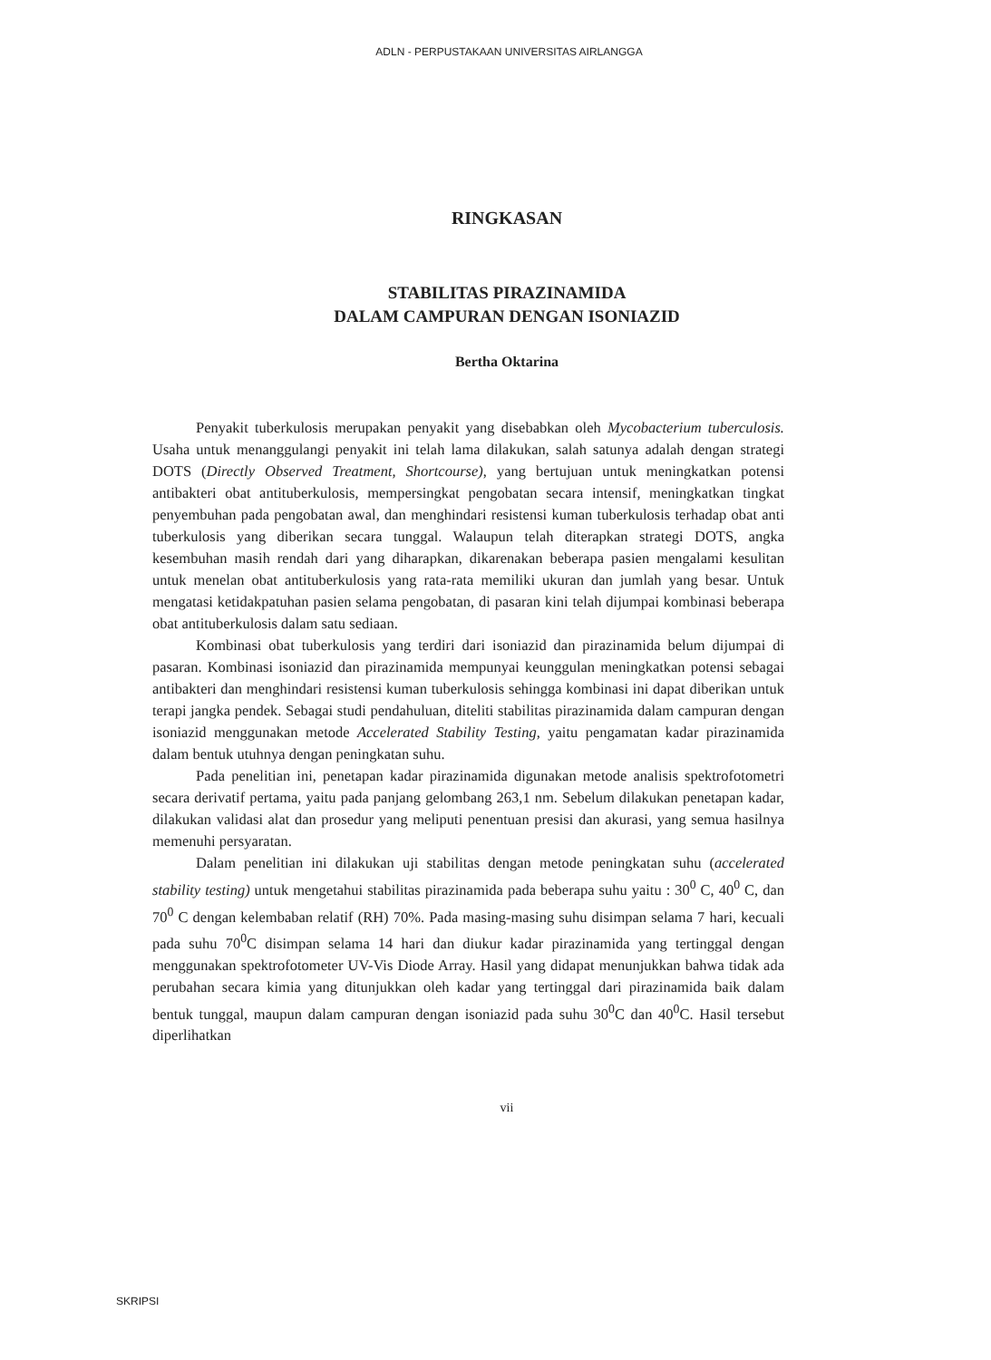ADLN - PERPUSTAKAAN UNIVERSITAS AIRLANGGA
RINGKASAN
STABILITAS PIRAZINAMIDA
DALAM CAMPURAN DENGAN ISONIAZID
Bertha Oktarina
Penyakit tuberkulosis merupakan penyakit yang disebabkan oleh Mycobacterium tuberculosis. Usaha untuk menanggulangi penyakit ini telah lama dilakukan, salah satunya adalah dengan strategi DOTS (Directly Observed Treatment, Shortcourse), yang bertujuan untuk meningkatkan potensi antibakteri obat antituberkulosis, mempersingkat pengobatan secara intensif, meningkatkan tingkat penyembuhan pada pengobatan awal, dan menghindari resistensi kuman tuberkulosis terhadap obat anti tuberkulosis yang diberikan secara tunggal. Walaupun telah diterapkan strategi DOTS, angka kesembuhan masih rendah dari yang diharapkan, dikarenakan beberapa pasien mengalami kesulitan untuk menelan obat antituberkulosis yang rata-rata memiliki ukuran dan jumlah yang besar. Untuk mengatasi ketidakpatuhan pasien selama pengobatan, di pasaran kini telah dijumpai kombinasi beberapa obat antituberkulosis dalam satu sediaan.
Kombinasi obat tuberkulosis yang terdiri dari isoniazid dan pirazinamida belum dijumpai di pasaran. Kombinasi isoniazid dan pirazinamida mempunyai keunggulan meningkatkan potensi sebagai antibakteri dan menghindari resistensi kuman tuberkulosis sehingga kombinasi ini dapat diberikan untuk terapi jangka pendek. Sebagai studi pendahuluan, diteliti stabilitas pirazinamida dalam campuran dengan isoniazid menggunakan metode Accelerated Stability Testing, yaitu pengamatan kadar pirazinamida dalam bentuk utuhnya dengan peningkatan suhu.
Pada penelitian ini, penetapan kadar pirazinamida digunakan metode analisis spektrofotometri secara derivatif pertama, yaitu pada panjang gelombang 263,1 nm. Sebelum dilakukan penetapan kadar, dilakukan validasi alat dan prosedur yang meliputi penentuan presisi dan akurasi, yang semua hasilnya memenuhi persyaratan.
Dalam penelitian ini dilakukan uji stabilitas dengan metode peningkatan suhu (accelerated stability testing) untuk mengetahui stabilitas pirazinamida pada beberapa suhu yaitu : 30<sup>0</sup> C, 40<sup>0</sup> C, dan 70<sup>0</sup> C dengan kelembaban relatif (RH) 70%. Pada masing-masing suhu disimpan selama 7 hari, kecuali pada suhu 70<sup>0</sup>C disimpan selama 14 hari dan diukur kadar pirazinamida yang tertinggal dengan menggunakan spektrofotometer UV-Vis Diode Array. Hasil yang didapat menunjukkan bahwa tidak ada perubahan secara kimia yang ditunjukkan oleh kadar yang tertinggal dari pirazinamida baik dalam bentuk tunggal, maupun dalam campuran dengan isoniazid pada suhu 30<sup>0</sup>C dan 40<sup>0</sup>C. Hasil tersebut diperlihatkan
vii
SKRIPSI